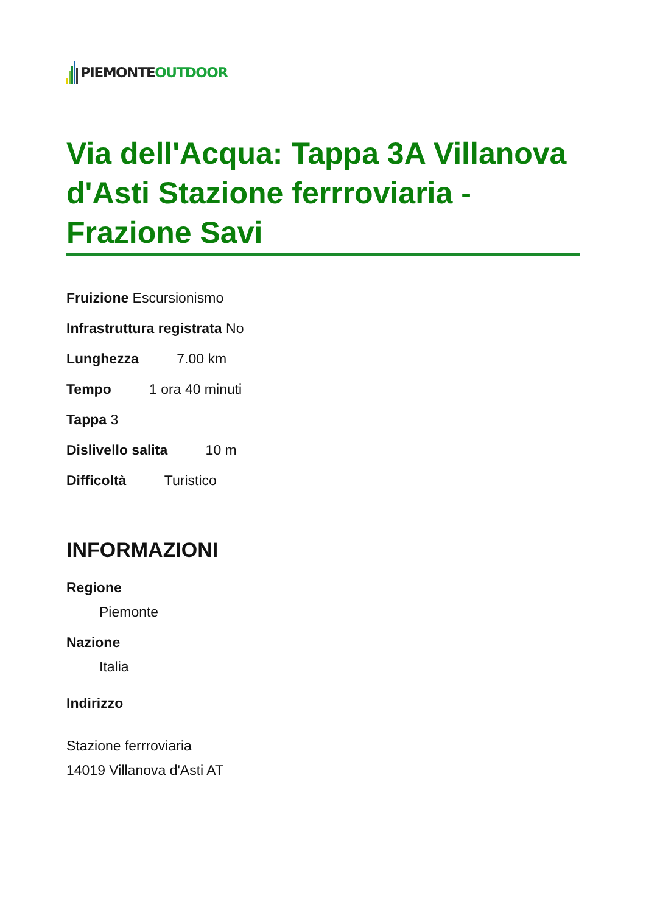PIEMONTE OUTDOOR
Via dell'Acqua: Tappa 3A Villanova d'Asti Stazione ferrroviaria - Frazione Savi
Fruizione Escursionismo
Infrastruttura registrata No
Lunghezza 7.00 km
Tempo 1 ora 40 minuti
Tappa 3
Dislivello salita 10 m
Difficoltà Turistico
INFORMAZIONI
Regione
Piemonte
Nazione
Italia
Indirizzo
Stazione ferrroviaria
14019 Villanova d'Asti AT